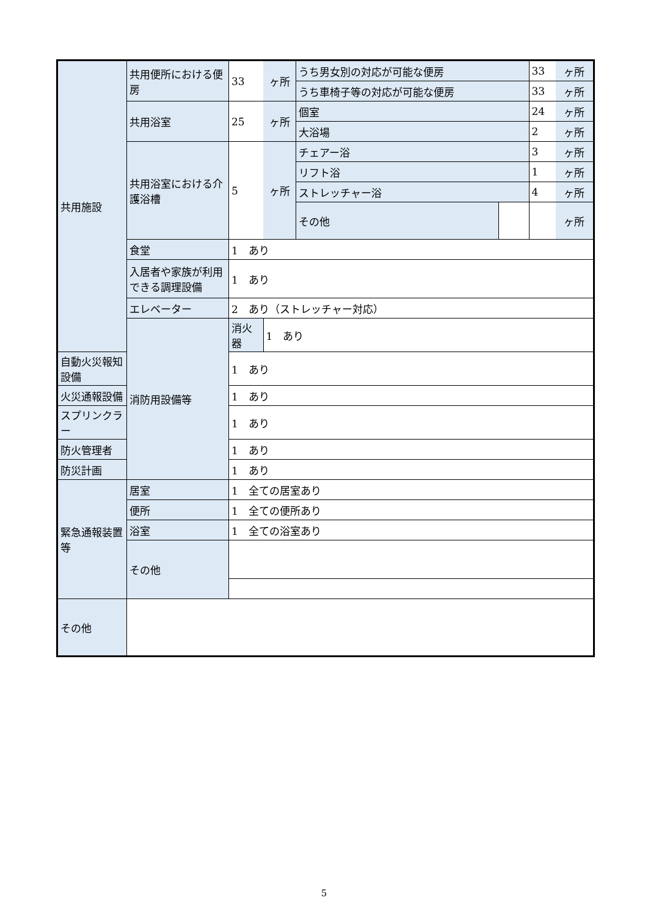| 共用施設 | 共用便所における便房 | 33 | ヶ所 | うち男女別の対応が可能な便房 | | 33 | ヶ所 |
| | | | | うち車椅子等の対応が可能な便房 | | 33 | ヶ所 |
| | 共用浴室 | 25 | ヶ所 | 個室 | | 24 | ヶ所 |
| | | | | 大浴場 | | 2 | ヶ所 |
| | 共用浴室における介護浴槽 | 5 | ヶ所 | チェアー浴 | | 3 | ヶ所 |
| | | | | リフト浴 | | 1 | ヶ所 |
| | | | | ストレッチャー浴 | | 4 | ヶ所 |
| | | | | その他 | | | ヶ所 |
| | 食堂 | 1 あり | | | | | |
| | 入居者や家族が利用できる調理設備 | 1 あり | | | | | |
| | エレベーター | 2 あり（ストレッチャー対応） | | | | | |
| | 消防用設備等 | 消火器 | 1 あり | | | | |
| 自動火災報知設備 | | 1 あり | | | | | |
| 火災通報設備 | | 1 あり | | | | | |
| スプリンクラー | | 1 あり | | | | | |
| 防火管理者 | | 1 あり | | | | | |
| 防災計画 | | 1 あり | | | | | |
| 緊急通報装置等 | 居室 | 1 全ての居室あり | | | | | |
| | 便所 | 1 全ての便所あり | | | | | |
| | 浴室 | 1 全ての浴室あり | | | | | |
| | その他 | | | | | | |
| その他 | | | | | | | |
5